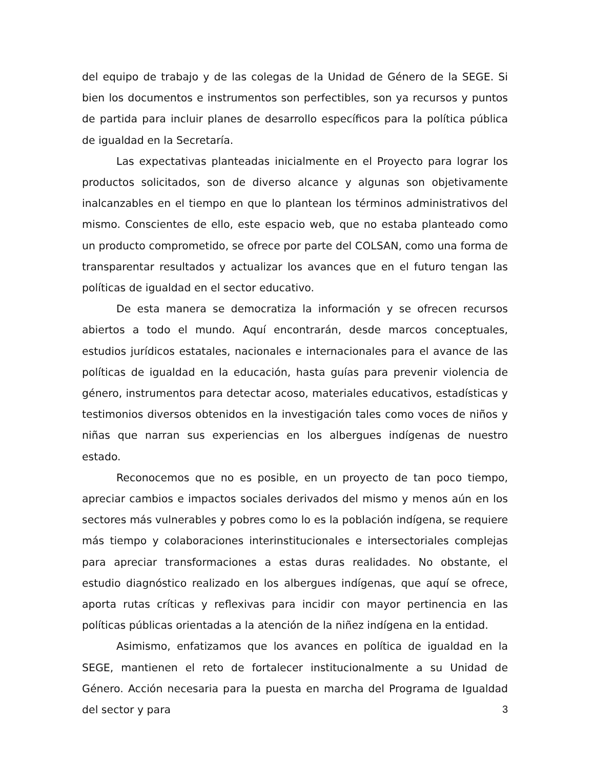del equipo de trabajo y de las colegas de la Unidad de Género de la SEGE. Si bien los documentos e instrumentos son perfectibles, son ya recursos y puntos de partida para incluir planes de desarrollo específicos para la política pública de igualdad en la Secretaría.
Las expectativas planteadas inicialmente en el Proyecto para lograr los productos solicitados, son de diverso alcance y algunas son objetivamente inalcanzables en el tiempo en que lo plantean los términos administrativos del mismo. Conscientes de ello, este espacio web, que no estaba planteado como un producto comprometido, se ofrece por parte del COLSAN, como una forma de transparentar resultados y actualizar los avances que en el futuro tengan las políticas de igualdad en el sector educativo.
De esta manera se democratiza la información y se ofrecen recursos abiertos a todo el mundo. Aquí encontrarán, desde marcos conceptuales, estudios jurídicos estatales, nacionales e internacionales para el avance de las políticas de igualdad en la educación, hasta guías para prevenir violencia de género, instrumentos para detectar acoso, materiales educativos, estadísticas y testimonios diversos obtenidos en la investigación tales como voces de niños y niñas que narran sus experiencias en los albergues indígenas de nuestro estado.
Reconocemos que no es posible, en un proyecto de tan poco tiempo, apreciar cambios e impactos sociales derivados del mismo y menos aún en los sectores más vulnerables y pobres como lo es la población indígena, se requiere más tiempo y colaboraciones interinstitucionales e intersectoriales complejas para apreciar transformaciones a estas duras realidades. No obstante, el estudio diagnóstico realizado en los albergues indígenas, que aquí se ofrece, aporta rutas críticas y reflexivas para incidir con mayor pertinencia en las políticas públicas orientadas a la atención de la niñez indígena en la entidad.
Asimismo, enfatizamos que los avances en política de igualdad en la SEGE, mantienen el reto de fortalecer institucionalmente a su Unidad de Género. Acción necesaria para la puesta en marcha del Programa de Igualdad del sector y para
3